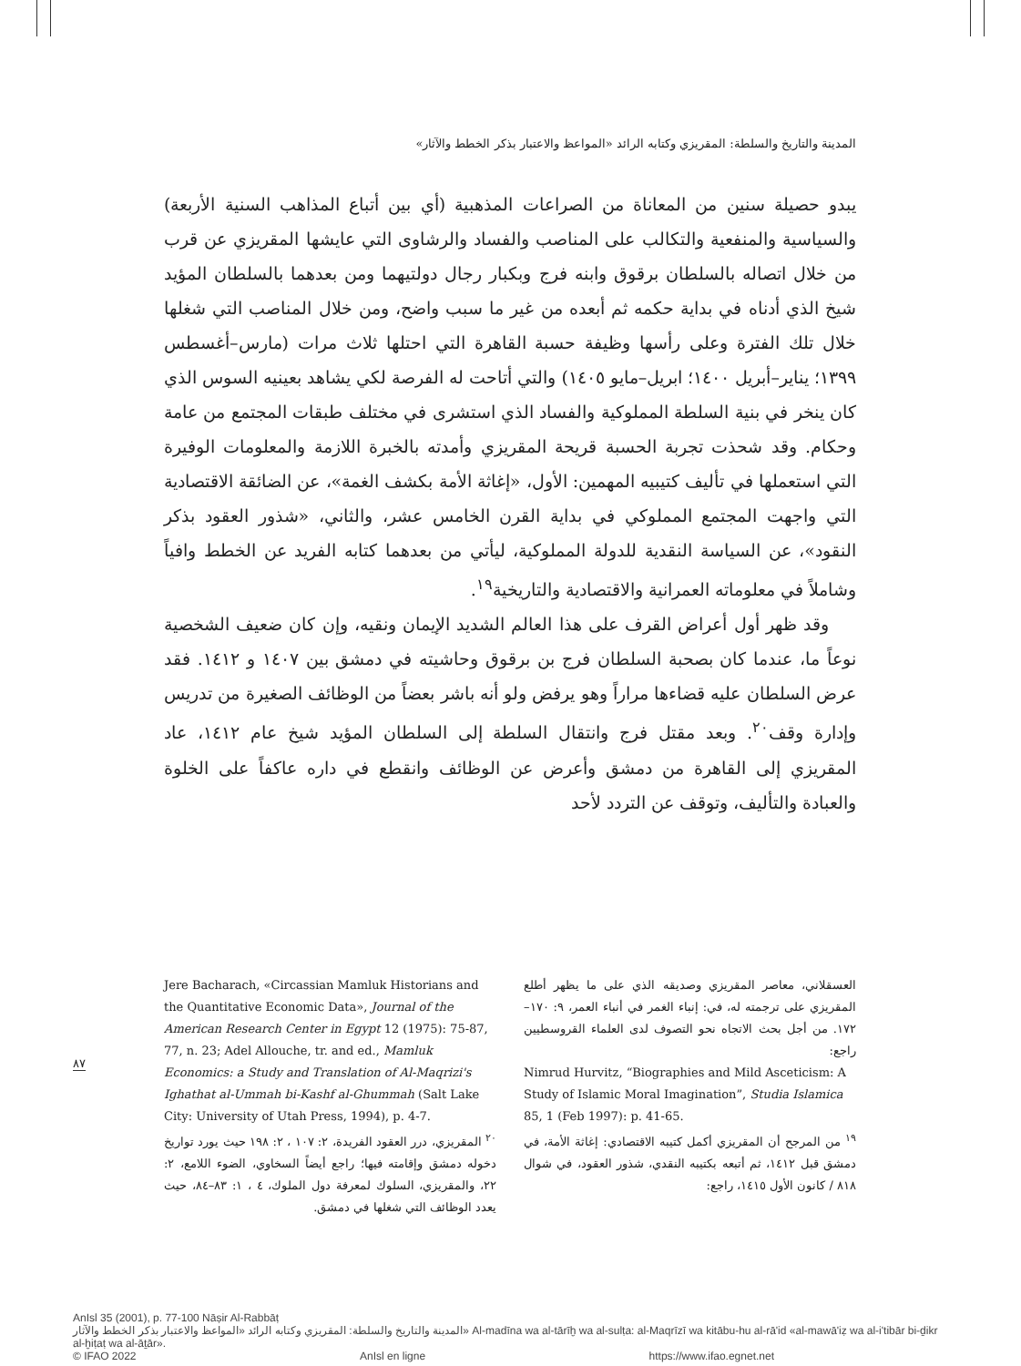المدينة والتاريخ والسلطة: المقريزي وكتابه الرائد «المواعظ والاعتبار بذكر الخطط والآثار»
يبدو حصيلة سنين من المعاناة من الصراعات المذهبية (أي بين أتباع المذاهب السنية الأربعة) والسياسية والمنفعية والتكالب على المناصب والفساد والرشاوى التي عايشها المقريزي عن قرب من خلال اتصاله بالسلطان برقوق وابنه فرج وبكبار رجال دولتيهما ومن بعدهما بالسلطان المؤيد شيخ الذي أدناه في بداية حكمه ثم أبعده من غير ما سبب واضح، ومن خلال المناصب التي شغلها خلال تلك الفترة وعلى رأسها وظيفة حسبة القاهرة التي احتلها ثلاث مرات (مارس–أغسطس ١٣٩٩؛ يناير–أبريل ١٤٠٠؛ ابريل–مايو ١٤٠٥) والتي أتاحت له الفرصة لكي يشاهد بعينيه السوس الذي كان ينخر في بنية السلطة المملوكية والفساد الذي استشرى في مختلف طبقات المجتمع من عامة وحكام. وقد شحذت تجربة الحسبة قريحة المقريزي وأمدته بالخبرة اللازمة والمعلومات الوفيرة التي استعملها في تأليف كتيبيه المهمين: الأول، «إغاثة الأمة بكشف الغمة»، عن الضائقة الاقتصادية التي واجهت المجتمع المملوكي في بداية القرن الخامس عشر، والثاني، «شذور العقود بذكر النقود»، عن السياسة النقدية للدولة المملوكية، ليأتي من بعدهما كتابه الفريد عن الخطط وافياً وشاملاً في معلوماته العمرانية والاقتصادية والتاريخية<sup>١٩</sup>.
وقد ظهر أول أعراض القرف على هذا العالم الشديد الإيمان ونقيه، وإن كان ضعيف الشخصية نوعاً ما، عندما كان بصحبة السلطان فرج بن برقوق وحاشيته في دمشق بين ١٤٠٧ و ١٤١٢. فقد عرض السلطان عليه قضاءها مراراً وهو يرفض ولو أنه باشر بعضاً من الوظائف الصغيرة من تدريس وإدارة وقف<sup>٢٠</sup>. وبعد مقتل فرج وانتقال السلطة إلى السلطان المؤيد شيخ عام ١٤١٢، عاد المقريزي إلى القاهرة من دمشق وأعرض عن الوظائف وانقطع في داره عاكفاً على الخلوة والعبادة والتأليف، وتوقف عن التردد لأحد
العسقلاني، معاصر المقريزي وصديقه الذي على ما يظهر أطلع المقريزي على ترجمته له، في: إنباء الغمر في أنباء العمر، ٩: ١٧٠–١٧٢. من أجل بحث الاتجاه نحو التصوف لدى العلماء القروسطيين راجع:
Nimrud Hurvitz, “Biographies and Mild Asceticism: A Study of Islamic Moral Imagination”, Studia Islamica 85, 1 (Feb 1997): p. 41-65.
<sup>١٩</sup> من المرجح أن المقريزي أكمل كتيبه الاقتصادي: إغاثة الأمة، في دمشق قبل ١٤١٢، ثم أتبعه بكتيبه النقدي، شذور العقود، في شوال ٨١٨ / كانون الأول ١٤١٥، راجع:
Jere Bacharach, «Circassian Mamluk Historians and the Quantitative Economic Data», Journal of the American Research Center in Egypt 12 (1975): 75-87, 77, n. 23; Adel Allouche, tr. and ed., Mamluk Economics: a Study and Translation of Al-Maqrizi's Ighathat al-Ummah bi-Kashf al-Ghummah (Salt Lake City: University of Utah Press, 1994), p. 4-7.
<sup>٢٠</sup> المقريزي، درر العقود الفريدة، ٢: ١٠٧ ، ٢: ١٩٨ حيث يورد تواريخ دخوله دمشق وإقامته فيها؛ راجع أيضاً السخاوي، الضوء اللامع، ٢: ٢٢، والمقريزي، السلوك لمعرفة دول الملوك، ٤ ، ١: ٨٣–٨٤، حيث يعدد الوظائف التي شغلها في دمشق.
٨٧
AnIsl 35 (2001), p. 77-100 Nāṣir Al-Rabbāṭ
المدينة والتاريخ والسلطة: المقريزي وكتابه الرائد «المواعظ والاعتبار بذكر الخطط والآثار» Al-madīna wa al-tārīḫ wa al-sulṭa: al-Maqrīzī wa kitābu-hu al-rā'id «al-mawā'iẓ wa al-i'tibār bi-ḏikr al-ḫiṭaṭ wa al-āṯār».
© IFAO 2022 AnIsl en ligne https://www.ifao.egnet.net